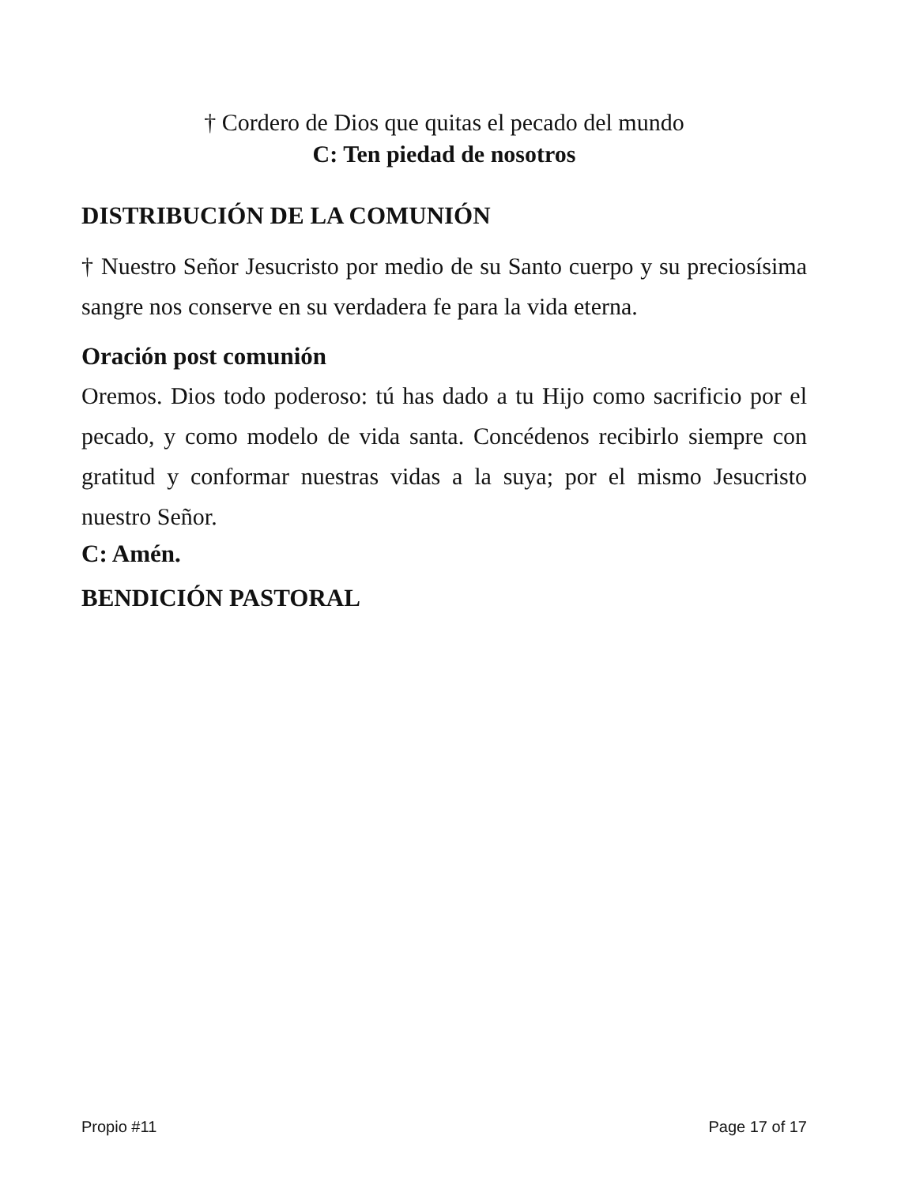† Cordero de Dios que quitas el pecado del mundo
C: Ten piedad de nosotros
DISTRIBUCIÓN DE LA COMUNIÓN
† Nuestro Señor Jesucristo por medio de su Santo cuerpo y su preciosísima sangre nos conserve en su verdadera fe para la vida eterna.
Oración post comunión
Oremos. Dios todo poderoso: tú has dado a tu Hijo como sacrificio por el pecado, y como modelo de vida santa. Concédenos recibirlo siempre con gratitud y conformar nuestras vidas a la suya; por el mismo Jesucristo nuestro Señor.
C: Amén.
BENDICIÓN PASTORAL
Propio #11 Page 17 of 17